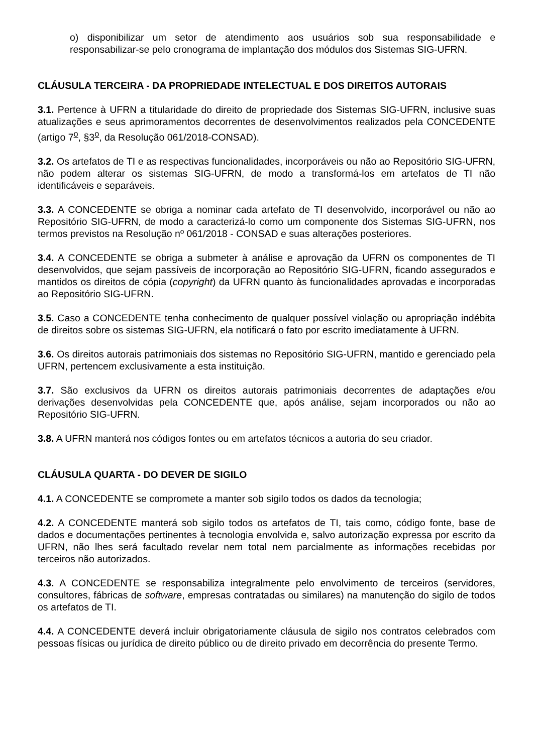o) disponibilizar um setor de atendimento aos usuários sob sua responsabilidade e responsabilizar-se pelo cronograma de implantação dos módulos dos Sistemas SIG-UFRN.
CLÁUSULA TERCEIRA - DA PROPRIEDADE INTELECTUAL E DOS DIREITOS AUTORAIS
3.1. Pertence à UFRN a titularidade do direito de propriedade dos Sistemas SIG-UFRN, inclusive suas atualizações e seus aprimoramentos decorrentes de desenvolvimentos realizados pela CONCEDENTE (artigo 7<sup>o</sup>, §3<sup>o</sup>, da Resolução 061/2018-CONSAD).
3.2. Os artefatos de TI e as respectivas funcionalidades, incorporáveis ou não ao Repositório SIG-UFRN, não podem alterar os sistemas SIG-UFRN, de modo a transformá-los em artefatos de TI não identificáveis e separáveis.
3.3. A CONCEDENTE se obriga a nominar cada artefato de TI desenvolvido, incorporável ou não ao Repositório SIG-UFRN, de modo a caracterizá-lo como um componente dos Sistemas SIG-UFRN, nos termos previstos na Resolução nº 061/2018 - CONSAD e suas alterações posteriores.
3.4. A CONCEDENTE se obriga a submeter à análise e aprovação da UFRN os componentes de TI desenvolvidos, que sejam passíveis de incorporação ao Repositório SIG-UFRN, ficando assegurados e mantidos os direitos de cópia (copyright) da UFRN quanto às funcionalidades aprovadas e incorporadas ao Repositório SIG-UFRN.
3.5. Caso a CONCEDENTE tenha conhecimento de qualquer possível violação ou apropriação indébita de direitos sobre os sistemas SIG-UFRN, ela notificará o fato por escrito imediatamente à UFRN.
3.6. Os direitos autorais patrimoniais dos sistemas no Repositório SIG-UFRN, mantido e gerenciado pela UFRN, pertencem exclusivamente a esta instituição.
3.7. São exclusivos da UFRN os direitos autorais patrimoniais decorrentes de adaptações e/ou derivações desenvolvidas pela CONCEDENTE que, após análise, sejam incorporados ou não ao Repositório SIG-UFRN.
3.8. A UFRN manterá nos códigos fontes ou em artefatos técnicos a autoria do seu criador.
CLÁUSULA QUARTA - DO DEVER DE SIGILO
4.1. A CONCEDENTE se compromete a manter sob sigilo todos os dados da tecnologia;
4.2. A CONCEDENTE manterá sob sigilo todos os artefatos de TI, tais como, código fonte, base de dados e documentações pertinentes à tecnologia envolvida e, salvo autorização expressa por escrito da UFRN, não lhes será facultado revelar nem total nem parcialmente as informações recebidas por terceiros não autorizados.
4.3. A CONCEDENTE se responsabiliza integralmente pelo envolvimento de terceiros (servidores, consultores, fábricas de software, empresas contratadas ou similares) na manutenção do sigilo de todos os artefatos de TI.
4.4. A CONCEDENTE deverá incluir obrigatoriamente cláusula de sigilo nos contratos celebrados com pessoas físicas ou jurídica de direito público ou de direito privado em decorrência do presente Termo.